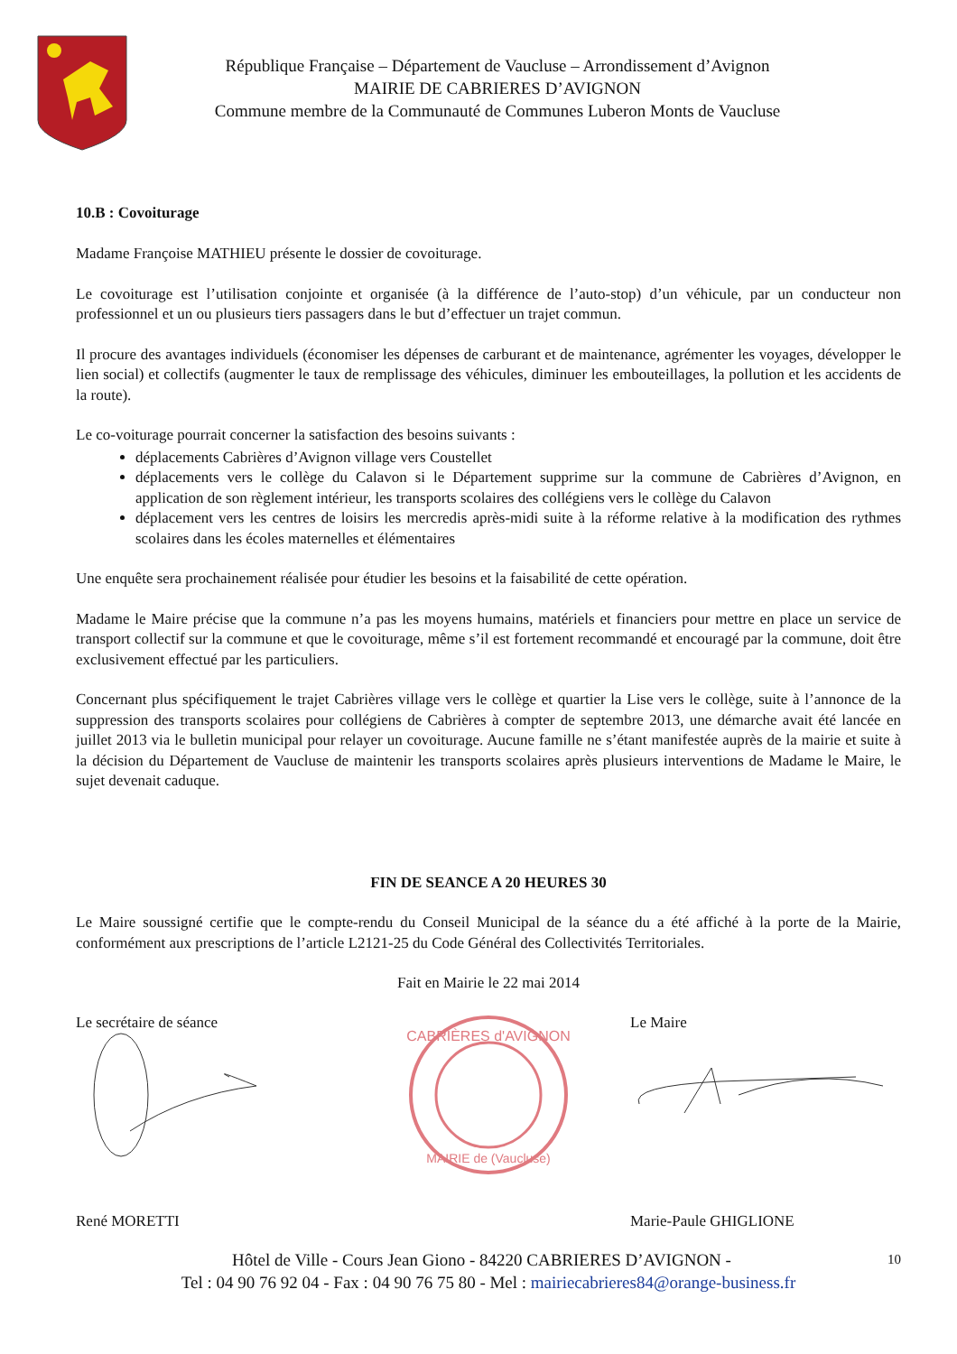République Française – Département de Vaucluse – Arrondissement d’Avignon
MAIRIE DE CABRIERES D’AVIGNON
Commune membre de la Communauté de Communes Luberon Monts de Vaucluse
10.B : Covoiturage
Madame Françoise MATHIEU présente le dossier de covoiturage.
Le covoiturage est l’utilisation conjointe et organisée (à la différence de l’auto-stop) d’un véhicule, par un conducteur non professionnel et un ou plusieurs tiers passagers dans le but d’effectuer un trajet commun.
Il procure des avantages individuels (économiser les dépenses de carburant et de maintenance, agrémenter les voyages, développer le lien social) et collectifs (augmenter le taux de remplissage des véhicules, diminuer les embouteillages, la pollution et les accidents de la route).
Le co-voiturage pourrait concerner la satisfaction des besoins suivants :
déplacements Cabrières d’Avignon village vers Coustellet
déplacements vers le collège du Calavon si le Département supprime sur la commune de Cabrières d’Avignon, en application de son règlement intérieur, les transports scolaires des collégiens vers le collège du Calavon
déplacement vers les centres de loisirs les mercredis après-midi suite à la réforme relative à la modification des rythmes scolaires dans les écoles maternelles et élémentaires
Une enquête sera prochainement réalisée pour étudier les besoins et la faisabilité de cette opération.
Madame le Maire précise que la commune n’a pas les moyens humains, matériels et financiers pour mettre en place un service de transport collectif sur la commune et que le covoiturage, même s’il est fortement recommandé et encouragé par la commune, doit être exclusivement effectué par les particuliers.
Concernant plus spécifiquement le trajet Cabrières village vers le collège et quartier la Lise vers le collège, suite à l’annonce de la suppression des transports scolaires pour collégiens de Cabrières à compter de septembre 2013, une démarche avait été lancée en juillet 2013 via le bulletin municipal pour relayer un covoiturage. Aucune famille ne s’étant manifestée auprès de la mairie et suite à la décision du Département de Vaucluse de maintenir les transports scolaires après plusieurs interventions de Madame le Maire, le sujet devenait caduque.
FIN DE SEANCE A 20 HEURES 30
Le Maire soussigné certifie que le compte-rendu du Conseil Municipal de la séance du a été affiché à la porte de la Mairie, conformément aux prescriptions de l’article L2121-25 du Code Général des Collectivités Territoriales.
Fait en Mairie le 22 mai 2014
Le secrétaire de séance
CABRIÈRES d'AVIGNON
MAIRIE de (Vaucluse)
Le Maire
René MORETTI Marie-Paule GHIGLIONE
Hôtel de Ville - Cours Jean Giono - 84220 CABRIERES D’AVIGNON - 10
Tel : 04 90 76 92 04 - Fax : 04 90 76 75 80 - Mel : mairiecabrieres84@orange-business.fr